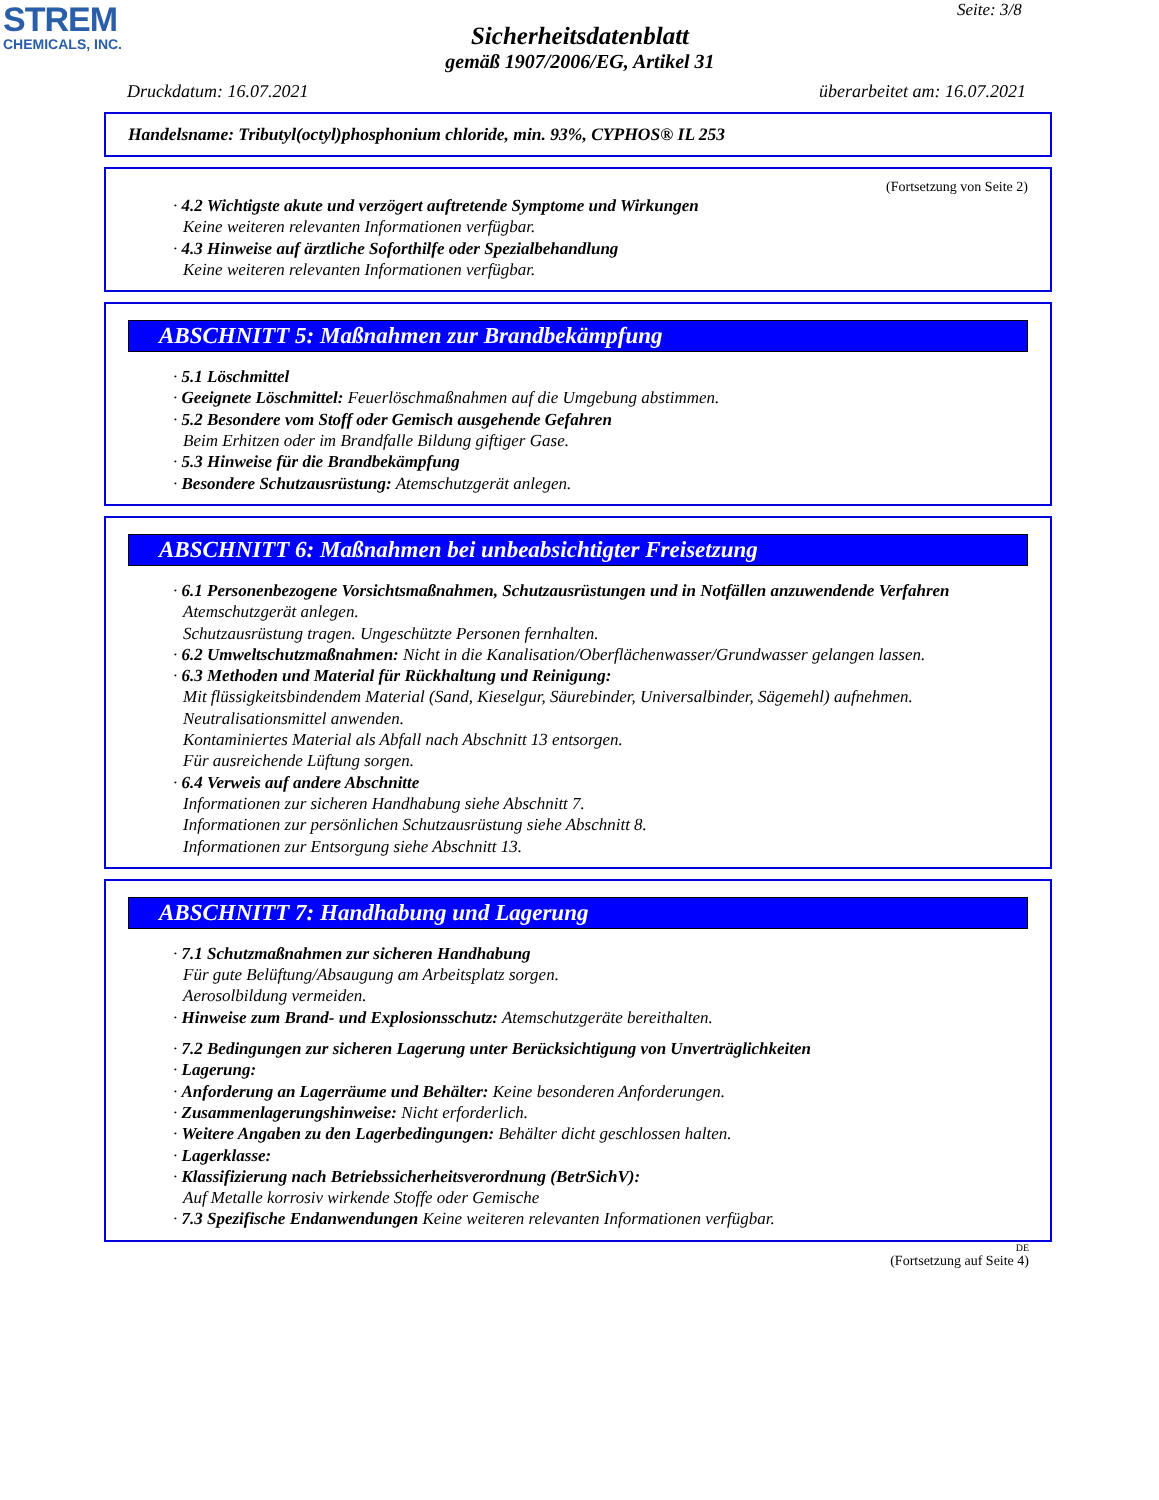STREM
CHEMICALS, INC.
Seite: 3/8
Sicherheitsdatenblatt
gemäß 1907/2006/EG, Artikel 31
Druckdatum: 16.07.2021 überarbeitet am: 16.07.2021
Handelsname: Tributyl(octyl)phosphonium chloride, min. 93%, CYPHOS® IL 253
(Fortsetzung von Seite 2)
· 4.2 Wichtigste akute und verzögert auftretende Symptome und Wirkungen
Keine weiteren relevanten Informationen verfügbar.
· 4.3 Hinweise auf ärztliche Soforthilfe oder Spezialbehandlung
Keine weiteren relevanten Informationen verfügbar.
ABSCHNITT 5: Maßnahmen zur Brandbekämpfung
· 5.1 Löschmittel
· Geeignete Löschmittel: Feuerlöschmaßnahmen auf die Umgebung abstimmen.
· 5.2 Besondere vom Stoff oder Gemisch ausgehende Gefahren
Beim Erhitzen oder im Brandfalle Bildung giftiger Gase.
· 5.3 Hinweise für die Brandbekämpfung
· Besondere Schutzausrüstung: Atemschutzgerät anlegen.
ABSCHNITT 6: Maßnahmen bei unbeabsichtigter Freisetzung
· 6.1 Personenbezogene Vorsichtsmaßnahmen, Schutzausrüstungen und in Notfällen anzuwendende Verfahren
Atemschutzgerät anlegen.
Schutzausrüstung tragen. Ungeschützte Personen fernhalten.
· 6.2 Umweltschutzmaßnahmen: Nicht in die Kanalisation/Oberflächenwasser/Grundwasser gelangen lassen.
· 6.3 Methoden und Material für Rückhaltung und Reinigung:
Mit flüssigkeitsbindendem Material (Sand, Kieselgur, Säurebinder, Universalbinder, Sägemehl) aufnehmen.
Neutralisationsmittel anwenden.
Kontaminiertes Material als Abfall nach Abschnitt 13 entsorgen.
Für ausreichende Lüftung sorgen.
· 6.4 Verweis auf andere Abschnitte
Informationen zur sicheren Handhabung siehe Abschnitt 7.
Informationen zur persönlichen Schutzausrüstung siehe Abschnitt 8.
Informationen zur Entsorgung siehe Abschnitt 13.
ABSCHNITT 7: Handhabung und Lagerung
· 7.1 Schutzmaßnahmen zur sicheren Handhabung
Für gute Belüftung/Absaugung am Arbeitsplatz sorgen.
Aerosolbildung vermeiden.
· Hinweise zum Brand- und Explosionsschutz: Atemschutzgeräte bereithalten.
· 7.2 Bedingungen zur sicheren Lagerung unter Berücksichtigung von Unverträglichkeiten
· Lagerung:
· Anforderung an Lagerräume und Behälter: Keine besonderen Anforderungen.
· Zusammenlagerungshinweise: Nicht erforderlich.
· Weitere Angaben zu den Lagerbedingungen: Behälter dicht geschlossen halten.
· Lagerklasse:
· Klassifizierung nach Betriebssicherheitsverordnung (BetrSichV):
Auf Metalle korrosiv wirkende Stoffe oder Gemische
· 7.3 Spezifische Endanwendungen Keine weiteren relevanten Informationen verfügbar.
DE
(Fortsetzung auf Seite 4)